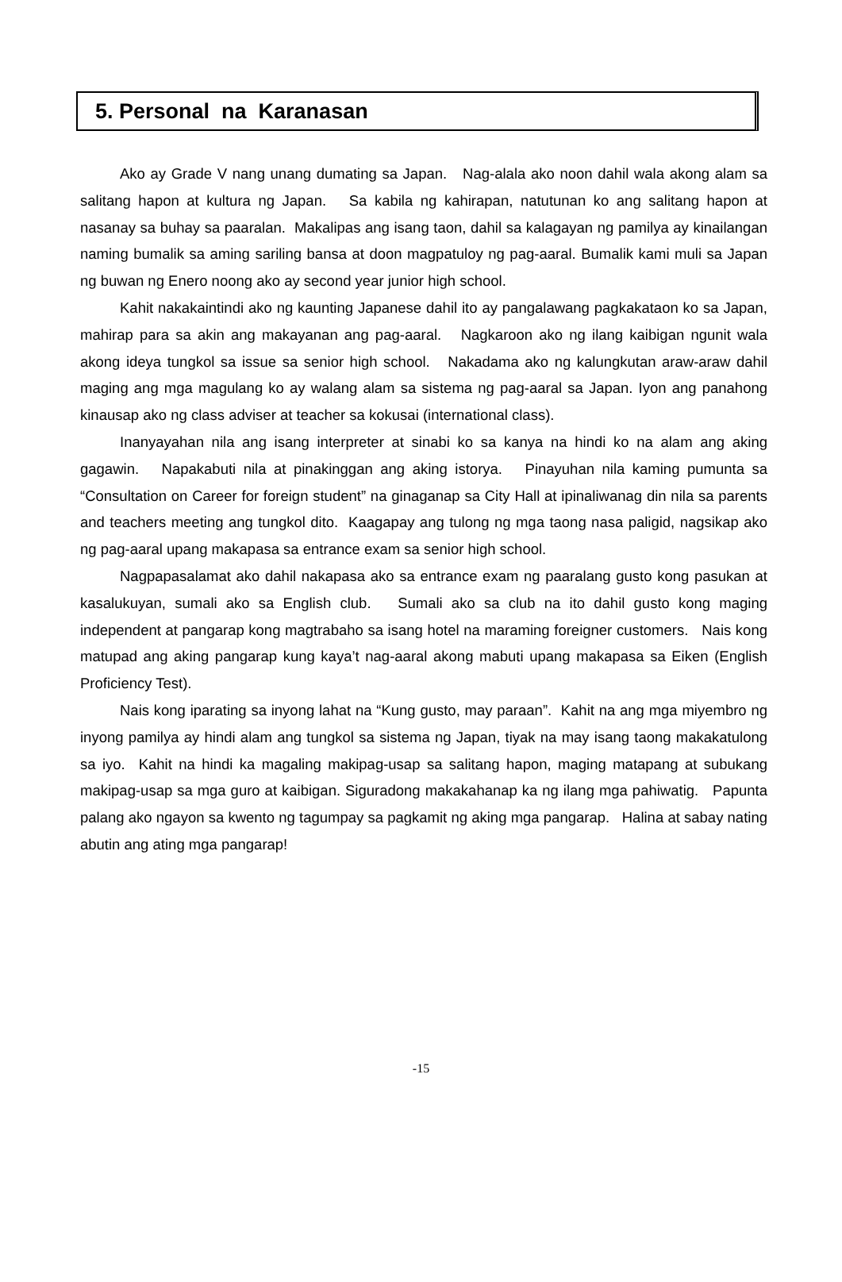5. Personal na Karanasan
Ako ay Grade V nang unang dumating sa Japan. Nag-alala ako noon dahil wala akong alam sa salitang hapon at kultura ng Japan. Sa kabila ng kahirapan, natutunan ko ang salitang hapon at nasanay sa buhay sa paaralan. Makalipas ang isang taon, dahil sa kalagayan ng pamilya ay kinailangan naming bumalik sa aming sariling bansa at doon magpatuloy ng pag-aaral. Bumalik kami muli sa Japan ng buwan ng Enero noong ako ay second year junior high school.
Kahit nakakaintindi ako ng kaunting Japanese dahil ito ay pangalawang pagkakataon ko sa Japan, mahirap para sa akin ang makayanan ang pag-aaral. Nagkaroon ako ng ilang kaibigan ngunit wala akong ideya tungkol sa issue sa senior high school. Nakadama ako ng kalungkutan araw-araw dahil maging ang mga magulang ko ay walang alam sa sistema ng pag-aaral sa Japan. Iyon ang panahong kinausap ako ng class adviser at teacher sa kokusai (international class).
Inanyayahan nila ang isang interpreter at sinabi ko sa kanya na hindi ko na alam ang aking gagawin. Napakabuti nila at pinakinggan ang aking istorya. Pinayuhan nila kaming pumunta sa “Consultation on Career for foreign student” na ginaganap sa City Hall at ipinaliwanag din nila sa parents and teachers meeting ang tungkol dito. Kaagapay ang tulong ng mga taong nasa paligid, nagsikap ako ng pag-aaral upang makapasa sa entrance exam sa senior high school.
Nagpapasalamat ako dahil nakapasa ako sa entrance exam ng paaralang gusto kong pasukan at kasalukuyan, sumali ako sa English club. Sumali ako sa club na ito dahil gusto kong maging independent at pangarap kong magtrabaho sa isang hotel na maraming foreigner customers. Nais kong matupad ang aking pangarap kung kaya’t nag-aaral akong mabuti upang makapasa sa Eiken (English Proficiency Test).
Nais kong iparating sa inyong lahat na “Kung gusto, may paraan”. Kahit na ang mga miyembro ng inyong pamilya ay hindi alam ang tungkol sa sistema ng Japan, tiyak na may isang taong makakatulong sa iyo. Kahit na hindi ka magaling makipag-usap sa salitang hapon, maging matapang at subukang makipag-usap sa mga guro at kaibigan. Siguradong makakahanap ka ng ilang mga pahiwatig. Papunta palang ako ngayon sa kwento ng tagumpay sa pagkamit ng aking mga pangarap. Halina at sabay nating abutin ang ating mga pangarap!
-15